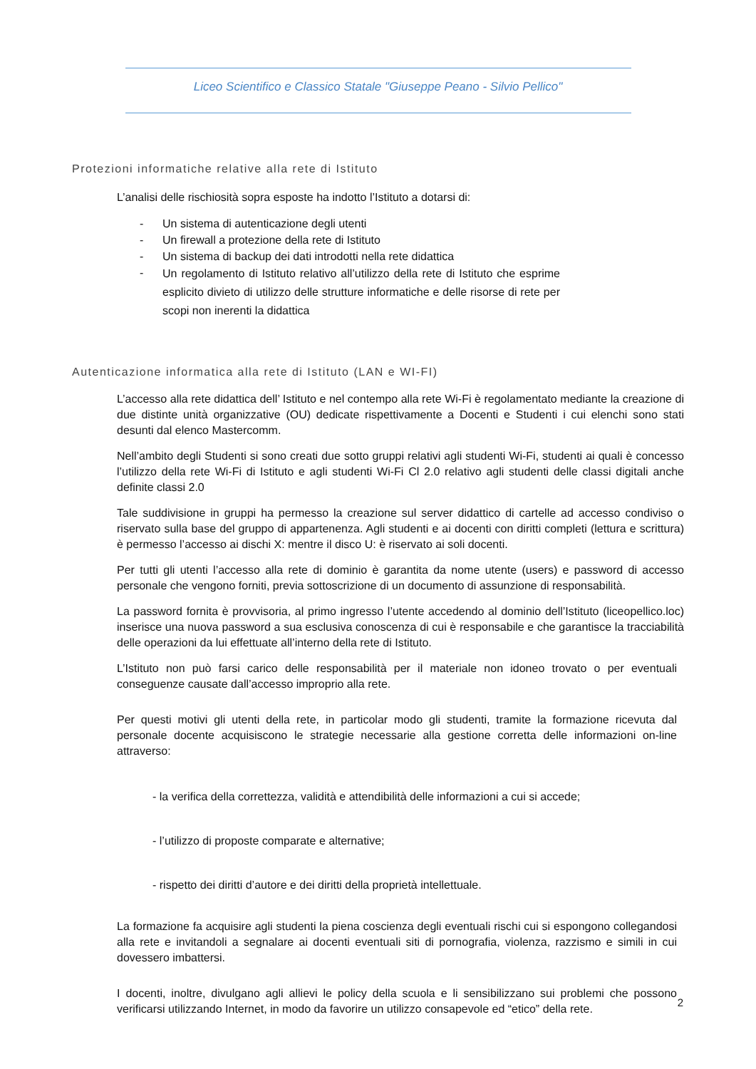Liceo Scientifico e Classico Statale "Giuseppe Peano - Silvio Pellico"
Protezioni informatiche relative alla rete di Istituto
L’analisi delle rischiosità sopra esposte ha indotto l’Istituto a dotarsi di:
- Un sistema di autenticazione degli utenti
- Un firewall a protezione della rete di Istituto
- Un sistema di backup dei dati introdotti nella rete didattica
- Un regolamento di Istituto relativo all’utilizzo della rete di Istituto che esprime esplicito divieto di utilizzo delle strutture informatiche e delle risorse di rete per scopi non inerenti la didattica
Autenticazione informatica alla rete di Istituto (LAN e WI-FI)
L’accesso alla rete didattica dell’ Istituto e nel contempo alla rete Wi-Fi è regolamentato mediante la creazione di due distinte unità organizzative (OU) dedicate rispettivamente a Docenti e Studenti i cui elenchi sono stati desunti dal elenco Mastercomm.
Nell’ambito degli Studenti si sono creati due sotto gruppi relativi agli studenti Wi-Fi, studenti ai quali è concesso l’utilizzo della rete Wi-Fi di Istituto e agli studenti Wi-Fi Cl 2.0 relativo agli studenti delle classi digitali anche definite classi 2.0
Tale suddivisione in gruppi ha permesso la creazione sul server didattico di cartelle ad accesso condiviso o riservato sulla base del gruppo di appartenenza. Agli studenti e ai docenti con diritti completi (lettura e scrittura) è permesso l’accesso ai dischi X: mentre il disco U: è riservato ai soli docenti.
Per tutti gli utenti l’accesso alla rete di dominio è garantita da nome utente (users) e password di accesso personale che vengono forniti, previa sottoscrizione di un documento di assunzione di responsabilità.
La password fornita è provvisoria, al primo ingresso l’utente accedendo al dominio dell’Istituto (liceopellico.loc) inserisce una nuova password a sua esclusiva conoscenza di cui è responsabile e che garantisce la tracciabilità delle operazioni da lui effettuate all’interno della rete di Istituto.
L’Istituto non può farsi carico delle responsabilità per il materiale non idoneo trovato o per eventuali conseguenze causate dall’accesso improprio alla rete.
Per questi motivi gli utenti della rete, in particolar modo gli studenti, tramite la formazione ricevuta dal personale docente acquisiscono le strategie necessarie alla gestione corretta delle informazioni on-line attraverso:
- la verifica della correttezza, validità e attendibilità delle informazioni a cui si accede;
- l’utilizzo di proposte comparate e alternative;
- rispetto dei diritti d’autore e dei diritti della proprietà intellettuale.
La formazione fa acquisire agli studenti la piena coscienza degli eventuali rischi cui si espongono collegandosi alla rete e invitandoli a segnalare ai docenti eventuali siti di pornografia, violenza, razzismo e simili in cui dovessero imbattersi.
I docenti, inoltre, divulgano agli allievi le policy della scuola e li sensibilizzano sui problemi che possono verificarsi utilizzando Internet, in modo da favorire un utilizzo consapevole ed “etico” della rete.
2